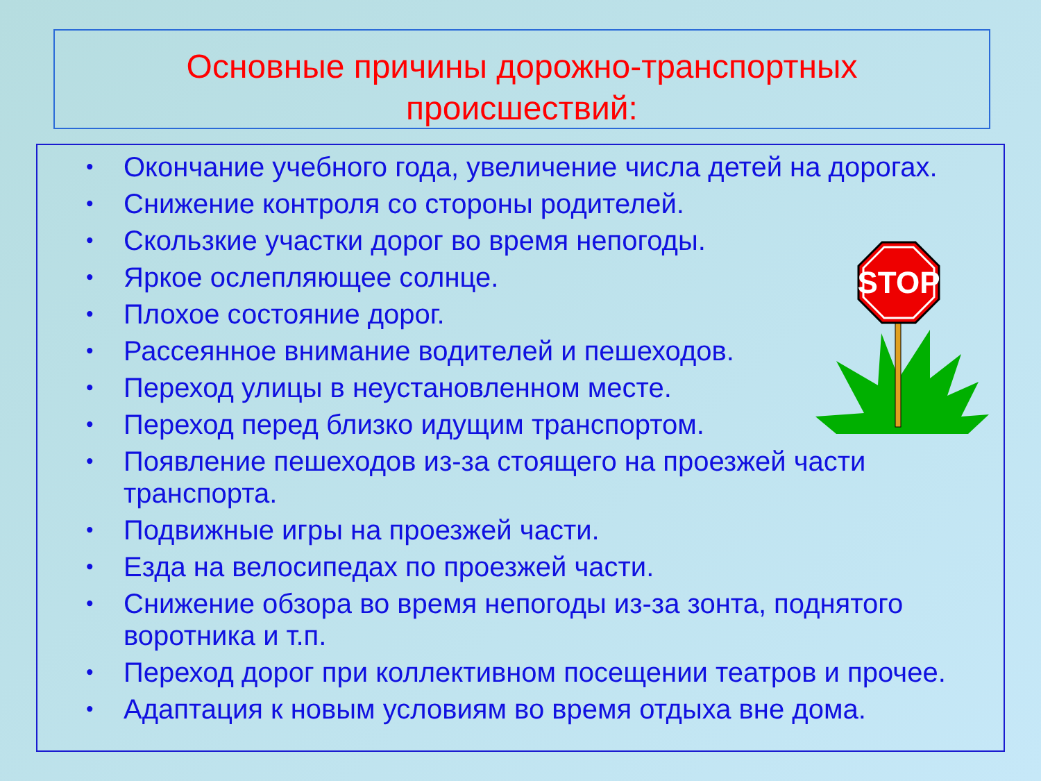Основные причины дорожно-транспортных
происшествий:
• Окончание учебного года, увеличение числа детей на дорогах.
• Снижение контроля со стороны родителей.
• Скользкие участки дорог во время непогоды.
• Яркое ослепляющее солнце.
• Плохое состояние дорог.
• Рассеянное внимание водителей и пешеходов.
• Переход улицы в неустановленном месте.
• Переход перед близко идущим транспортом.
• Появление пешеходов из-за стоящего на проезжей части транспорта.
• Подвижные игры на проезжей части.
• Езда на велосипедах по проезжей части.
• Снижение обзора во время непогоды из-за зонта, поднятого воротника и т.п.
• Переход дорог при коллективном посещении театров и прочее.
• Адаптация к новым условиям во время отдыха вне дома.
STOP